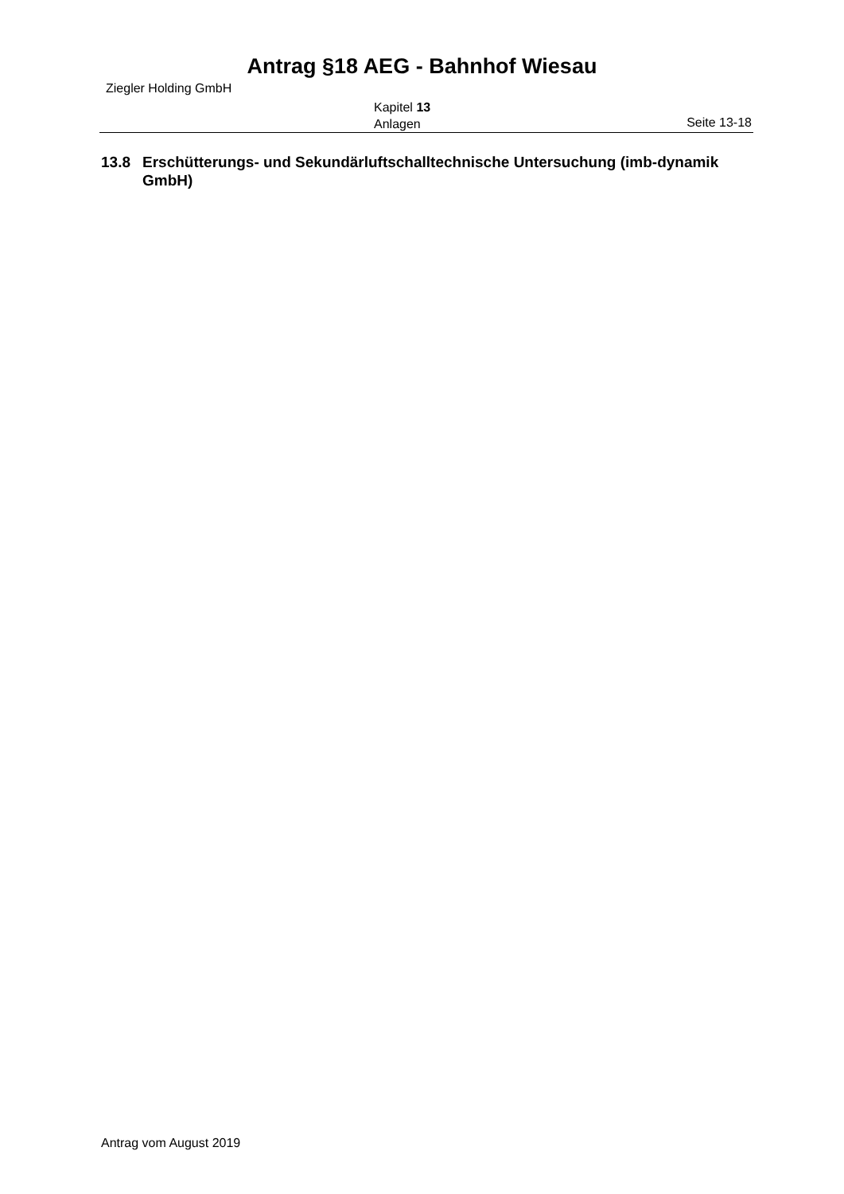Antrag §18 AEG - Bahnhof Wiesau
Ziegler Holding GmbH
Kapitel 13
Anlagen
Seite 13-18
13.8 Erschütterungs- und Sekundärluftschalltechnische Untersuchung (imb-dynamik GmbH)
Antrag vom August 2019